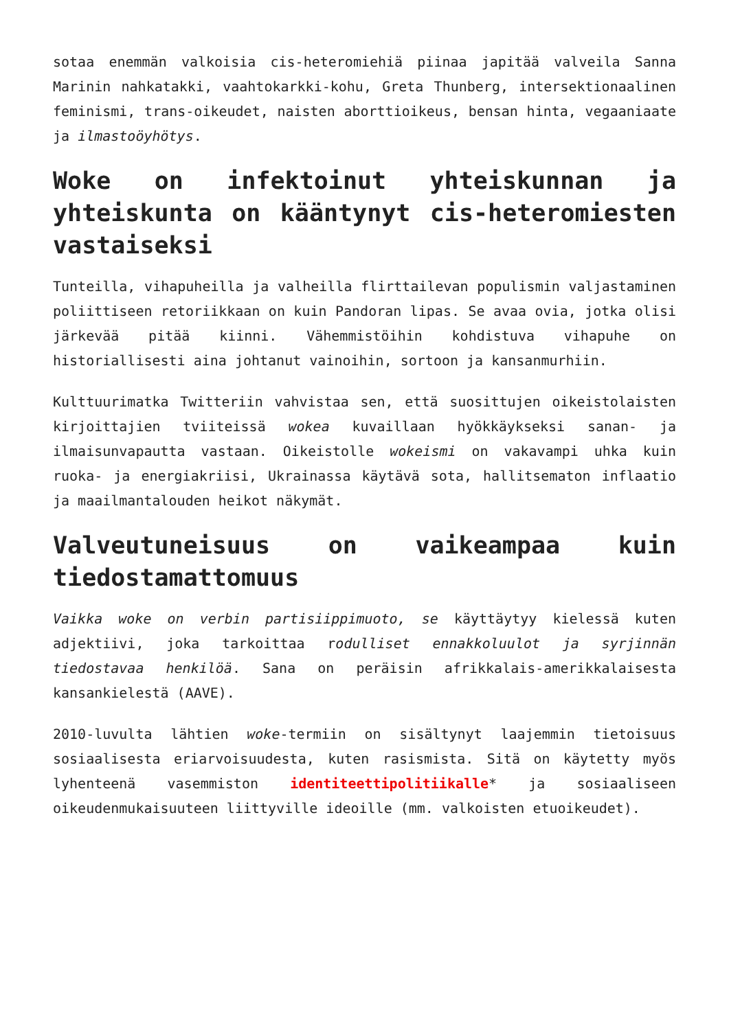sotaa enemmän valkoisia cis-heteromiehiä piinaa japitää valveila Sanna Marinin nahkatakki, vaahtokarkki-kohu, Greta Thunberg, intersektionaalinen feminismi, trans-oikeudet, naisten aborttioikeus, bensan hinta, vegaaniaate ja ilmastoöyhötys.
Woke on infektoinut yhteiskunnan ja yhteiskunta on kääntynyt cis-heteromiesten vastaiseksi
Tunteilla, vihapuheilla ja valheilla flirttailevan populismin valjastaminen poliittiseen retoriikkaan on kuin Pandoran lipas. Se avaa ovia, jotka olisi järkevää pitää kiinni. Vähemmistöihin kohdistuva vihapuhe on historiallisesti aina johtanut vainoihin, sortoon ja kansanmurhiin.
Kulttuurimatka Twitteriin vahvistaa sen, että suosittujen oikeistolaisten kirjoittajien tviiteissä wokea kuvaillaan hyökkäykseksi sanan- ja ilmaisunvapautta vastaan. Oikeistolle wokeismi on vakavampi uhka kuin ruoka- ja energiakriisi, Ukrainassa käytävä sota, hallitsematon inflaatio ja maailmantalouden heikot näkymät.
Valveutuneisuus on vaikeampaa kuin tiedostamattomuus
Vaikka woke on verbin partisiippimuoto, se käyttäytyy kielessä kuten adjektiivi, joka tarkoittaa rodulliset ennakkoluulot ja syrjinnän tiedostavaa henkilöä. Sana on peräisin afrikkalais-amerikkalaisesta kansankielestä (AAVE).
2010-luvulta lähtien woke-termiin on sisältynyt laajemmin tietoisuus sosiaalisesta eriarvoisuudesta, kuten rasismista. Sitä on käytetty myös lyhenteenä vasemmiston identiteettipolitiikalle* ja sosiaaliseen oikeudenmukaisuuteen liittyville ideoille (mm. valkoisten etuoikeudet).